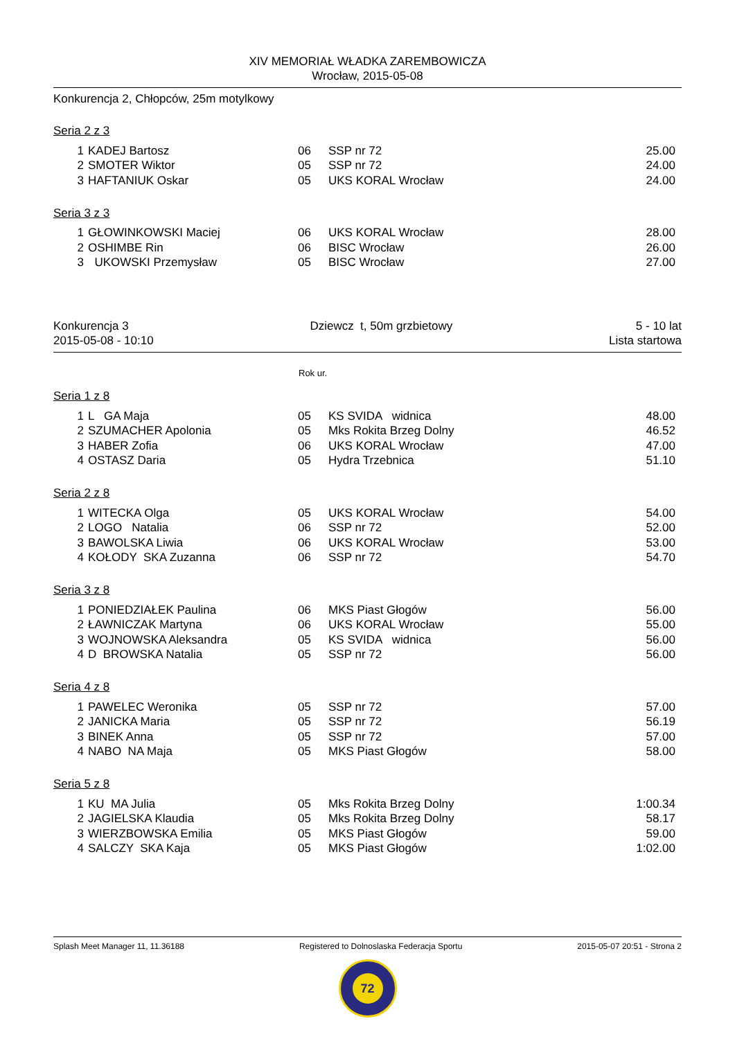XIV MEMORIAŁ WŁADKA ZAREMBOWICZA
Wrocław, 2015-05-08
Konkurencja 2, Chłopców, 25m motylkowy
Seria 2 z 3
| 1 | KADEJ Bartosz | 06 | SSP nr 72 | 25.00 |
| 2 | SMOTER Wiktor | 05 | SSP nr 72 | 24.00 |
| 3 | HAFTANIUK Oskar | 05 | UKS KORAL Wrocław | 24.00 |
Seria 3 z 3
| 1 | GŁOWINKOWSKI Maciej | 06 | UKS KORAL Wrocław | 28.00 |
| 2 | OSHIMBE Rin | 06 | BISC Wrocław | 26.00 |
| 3 | UKOWSKI Przemysław | 05 | BISC Wrocław | 27.00 |
Konkurencja 3
2015-05-08 - 10:10 Dziewcz t, 50m grzbietowy 5 - 10 lat
Lista startowa
Rok ur.
Seria 1 z 8
| 1 | L GA Maja | 05 | KS SVIDA widnica | 48.00 |
| 2 | SZUMACHER Apolonia | 05 | Mks Rokita Brzeg Dolny | 46.52 |
| 3 | HABER Zofia | 06 | UKS KORAL Wrocław | 47.00 |
| 4 | OSTASZ Daria | 05 | Hydra Trzebnica | 51.10 |
Seria 2 z 8
| 1 | WITECKA Olga | 05 | UKS KORAL Wrocław | 54.00 |
| 2 | LOGO Natalia | 06 | SSP nr 72 | 52.00 |
| 3 | BAWOLSKA Liwia | 06 | UKS KORAL Wrocław | 53.00 |
| 4 | KOŁODY SKA Zuzanna | 06 | SSP nr 72 | 54.70 |
Seria 3 z 8
| 1 | PONIEDZIAŁEK Paulina | 06 | MKS Piast Głogów | 56.00 |
| 2 | ŁAWNICZAK Martyna | 06 | UKS KORAL Wrocław | 55.00 |
| 3 | WOJNOWSKA Aleksandra | 05 | KS SVIDA widnica | 56.00 |
| 4 | D BROWSKA Natalia | 05 | SSP nr 72 | 56.00 |
Seria 4 z 8
| 1 | PAWELEC Weronika | 05 | SSP nr 72 | 57.00 |
| 2 | JANICKA Maria | 05 | SSP nr 72 | 56.19 |
| 3 | BINEK Anna | 05 | SSP nr 72 | 57.00 |
| 4 | NABO NA Maja | 05 | MKS Piast Głogów | 58.00 |
Seria 5 z 8
| 1 | KU MA Julia | 05 | Mks Rokita Brzeg Dolny | 1:00.34 |
| 2 | JAGIELSKA Klaudia | 05 | Mks Rokita Brzeg Dolny | 58.17 |
| 3 | WIERZBOWSKA Emilia | 05 | MKS Piast Głogów | 59.00 |
| 4 | SALCZY SKA Kaja | 05 | MKS Piast Głogów | 1:02.00 |
Splash Meet Manager 11, 11.36188 Registered to Dolnoslaska Federacja Sportu 2015-05-07 20:51 - Strona 2
72